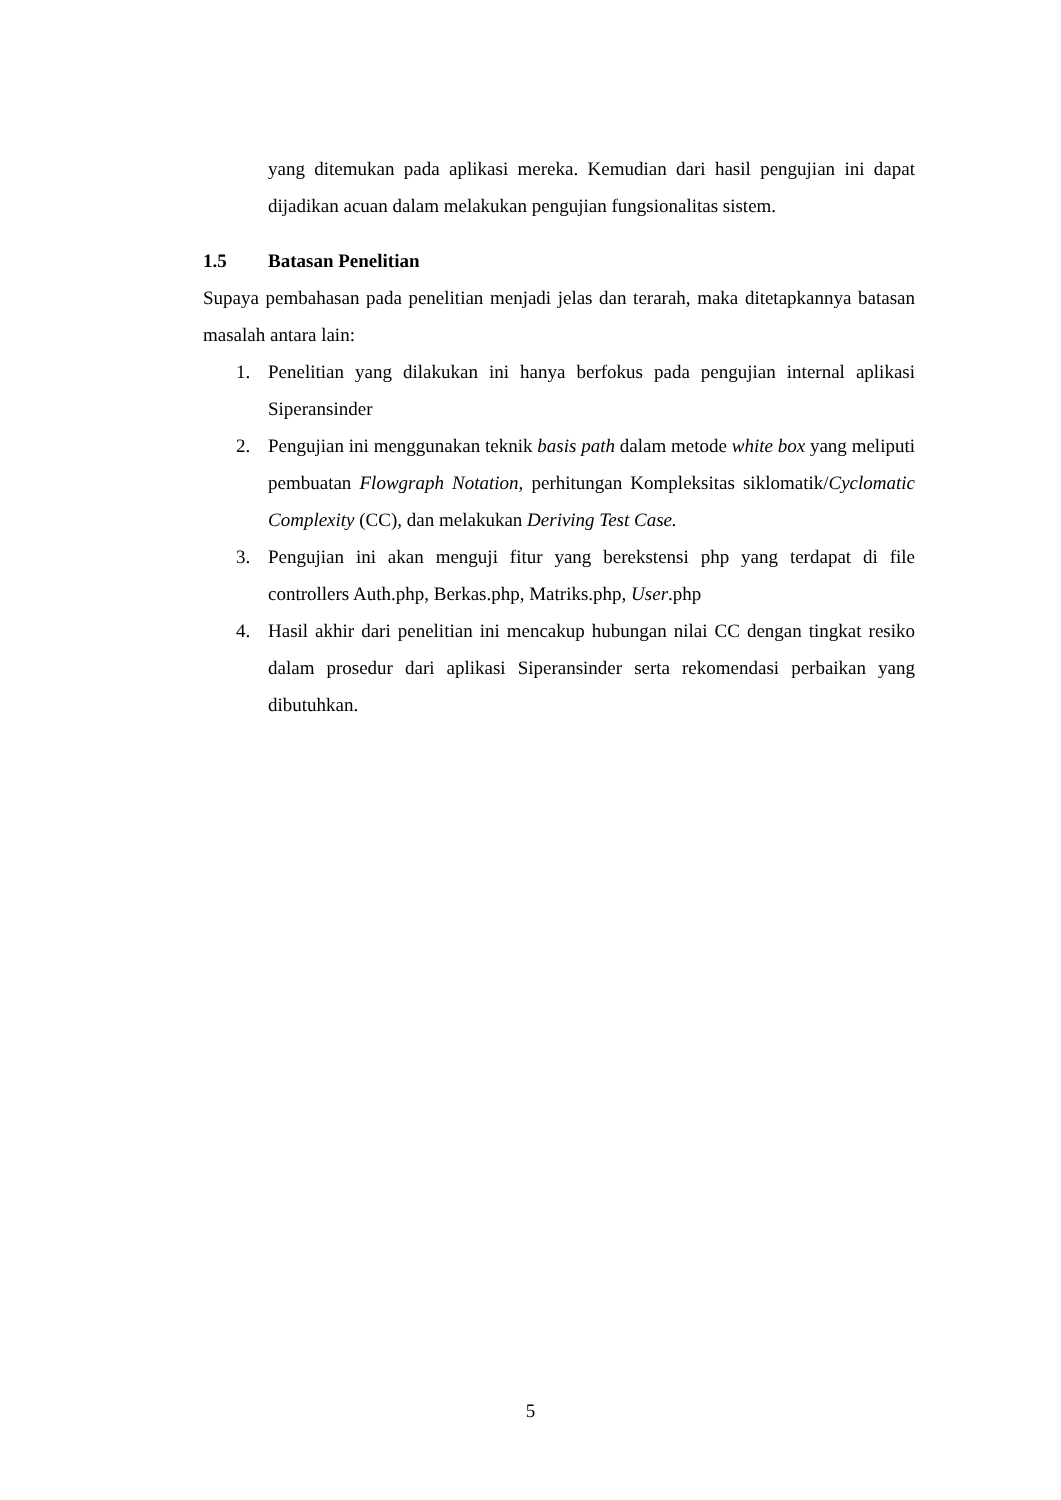yang ditemukan pada aplikasi mereka. Kemudian dari hasil pengujian ini dapat dijadikan acuan dalam melakukan pengujian fungsionalitas sistem.
1.5 Batasan Penelitian
Supaya pembahasan pada penelitian menjadi jelas dan terarah, maka ditetapkannya batasan masalah antara lain:
1. Penelitian yang dilakukan ini hanya berfokus pada pengujian internal aplikasi Siperansinder
2. Pengujian ini menggunakan teknik basis path dalam metode white box yang meliputi pembuatan Flowgraph Notation, perhitungan Kompleksitas siklomatik/Cyclomatic Complexity (CC), dan melakukan Deriving Test Case.
3. Pengujian ini akan menguji fitur yang berekstensi php yang terdapat di file controllers Auth.php, Berkas.php, Matriks.php, User.php
4. Hasil akhir dari penelitian ini mencakup hubungan nilai CC dengan tingkat resiko dalam prosedur dari aplikasi Siperansinder serta rekomendasi perbaikan yang dibutuhkan.
5